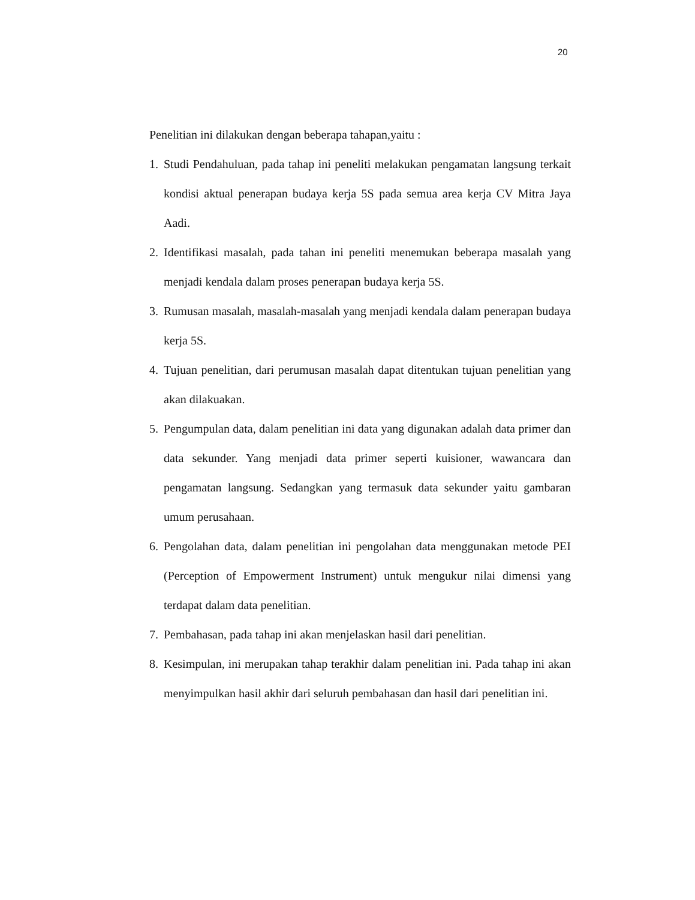20
Penelitian ini dilakukan dengan beberapa tahapan,yaitu :
1. Studi Pendahuluan, pada tahap ini peneliti melakukan pengamatan langsung terkait kondisi aktual penerapan budaya kerja 5S pada semua area kerja CV Mitra Jaya Aadi.
2. Identifikasi masalah, pada tahan ini peneliti menemukan beberapa masalah yang menjadi kendala dalam proses penerapan budaya kerja 5S.
3. Rumusan masalah, masalah-masalah yang menjadi kendala dalam penerapan budaya kerja 5S.
4. Tujuan penelitian, dari perumusan masalah dapat ditentukan tujuan penelitian yang akan dilakuakan.
5. Pengumpulan data, dalam penelitian ini data yang digunakan adalah data primer dan data sekunder. Yang menjadi data primer seperti kuisioner, wawancara dan pengamatan langsung. Sedangkan yang termasuk data sekunder yaitu gambaran umum perusahaan.
6. Pengolahan data, dalam penelitian ini pengolahan data menggunakan metode PEI (Perception of Empowerment Instrument) untuk mengukur nilai dimensi yang terdapat dalam data penelitian.
7. Pembahasan, pada tahap ini akan menjelaskan hasil dari penelitian.
8. Kesimpulan, ini merupakan tahap terakhir dalam penelitian ini. Pada tahap ini akan menyimpulkan hasil akhir dari seluruh pembahasan dan hasil dari penelitian ini.